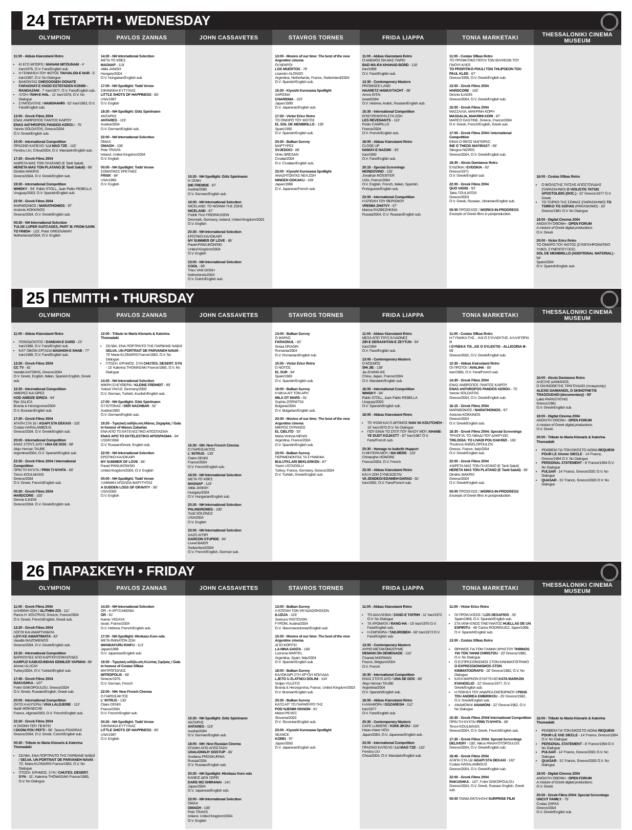24 ΤΕΤΑΡΤΗ • WEDNESDAY
| OLYMPION | PAVLOS ZANNAS | JOHN CASSAVETES | STAVROS TORNES | FRIDA LIAPPA | TONIA MARKETAKI | THESSALONIKI CINEMA MUSEUM |
| --- | --- | --- | --- | --- | --- | --- |
| 11:00 - Abbas Kiarostami Retro ΚΙ ΕΓΩ ΜΠΟΡΩ / MANAM MITOUNAM - 4' Iran/1975, O.V. Farsi/English sub. Η ΓΕΝΝΗΣΗ ΤΟΥ ΦΩΤΟΣ TAVVALOD-E NUR - 5' Iran/1997, O.V. No Dialogue ΒΑΦΟΝΤΑΣ CHEGOONEH OGNATE FARAGHAT-E KNOD ESTEFADEN KONIM – RANGAZANI - 7' Iran/1977, O.V. Farsi/English sub. ΛΥΣΗ / RAH-E HAL - 11' Iran/1978, O.V. No Dialogue ΣΥΜΠΟΛΙΤΗΣ / HAMSHAHRI - 52' Iran/1983, O.V. Farsi/English sub. 13:00 - Greek Films 2004 ΕΝΑΣ ΑΝΘΡΩΠΟΣ ΠΑΝΤΟΣ ΚΑΙΡΟΥ ENAS ANTHROPOS PANDOS KERO U - 75' Yannis SOLDATOS, Greece/2004 O.V. Greek/English sub. 15:00 - International Competition ΠΡΑΣΙΝΟ ΚΑΠΕΛΟ / LU MAO TZE - 110' Fendou LIU, China/2004, O.V. Mandarin/English sub. 17:30 - Greek Films 2004 ΧΑΙΡΕΤΑ ΜΑΣ ΤΟΝ ΠΛΑΤΑΝΟ (Ε Tanti Saluti) HERETA MAS TON PLATANO (E Tanti Saluti) - 96' Dimitris MAKRIS Greece/2004, O.V. Greek/English sub. 19:30 - International Competition WHISKY - 94', Pablo STOLL, Juan Pablo REBELLA Uruguay/2003, O.V. Spanish/English sub. 22:00 - Greek Films 2004 ΜΑΡΑΘΩΝΙΟΣ / MARATHONIOS - 97' Andonis KOKKINOS Greece/2004, O.V. Greek/English sub. 00:30 - NH International Selection TULSE LUPER SUITCASES, PART III: FROM SARK TO FINISH - 120', Peter GREENAWAY Netherlands/2004, O.V. English | 14:30 - NH International Selection ΜΕΤΑ ΤΟ ΧΘΕΣ MASNAP - 119' Attila JANISH Hungary/2004 O.V. Hungarian/English sub. 17:00 - NH Spotlight: Todd Verow ΣΦΗΝΑΚΙΑ ΕΥΤΥΧΙΑΣ LITTLE SHOTS OF HAPPINESS - 85' USA/1997 O.V. English 19:30 - NH Spotlight: Götz Spielmann ΑΝΤΑΡΗΣ ANTARES - 119' Austria/2004 O.V. German/English sub. 22:00 - NH International Selection ΟΜΑΧ OMAGH - 106' Pete TRAVIS Ireland, United Kingdom/2004 O.V. English 00:00 - NH Spotlight: Todd Verow ΣΩΜΑΤΙΚΕΣ ΕΡΕΥΝΕΣ FRISK - 84' USA/1995 O.V. English | 15:30 - NH Spotlight: Götz Spielmann Η ΞΕΝΗ DIE FREMDE - 97' Austria/2000 O.V. German/English sub. 18:00 - NH International Selection NICELAND: ΤΟ ΝΟΗΜΑ ΤΗΣ ΖΩΗΣ NICELAND - 87' Fridrik Thor FRIDRIKSSON Denmark, Germany, Iceland, United Kingdom/2003 O.V. English 20:30 - NH International Selection ΕΡΩΤΙΚΟ ΚΑΛΟΚΑΙΡΙ MY SUMMER OF LOVE - 86' Pawel PAWLIKOWSKI United Kingdom/2004 O.V. English 23:00 - NH International Selection COOL - 89' Theo VAN GOGH Netherlands/2004 O.V. Dutch/English sub. | 13:00 - Movies of our time: The best of the new Argentine cinema ΟΙ ΝΕΚΡΟΙ LOS MUERTOS - 78' Lisandro ALONSO Argentina, Netherlands, France, Switzerland/2004 O.V. Spanish/English sub. 15:30 - Kiyoshi Kurosawa Spotlight ΧΑΡΙΣΜΑ CHARISMA - 103' Japan/1999 O.V. Japanese/English sub. 17:30 - Victor Erice Retro ΤΟ ΟΝΕΙΡΟ ΤΟΥ ΦΩΤΟΣ EL SOL DE MEMBRILLO - 139' Spain/1992 O.V. Spanish/English sub. 20:30 - Balkan Survey ΜΑΡΤΥΡΕΣ SVJEDOCI - 88' Vinko BRESAN Croatia/2004 O.V. Croatian/English sub. 23:00 - Kiyoshi Kurosawa Spotlight ΑΝΑΖΗΤΩΝΤΑΣ ΝΕΑ ΖΩΗ NINGEN GOKAKU - 109' Japan/1998 O.V. Japanese/French sub. | 11:00 - Abbas Kiarostami Retro Ο ΑΝΕΜΟΣ ΘΑ ΜΑΣ ΠΑΡΕΙ BAD MA-RA KHAHAD BORD - 118' Iran/1999 O.V. Farsi/English sub. 13:30 - Contemporary Masters PROMISED LAND HAARETZ HAMUVTACHT - 88' Amos GITAI Israel/2004 O.V. Hebrew, Arabic, Russian/English sub. 15:30 - International Competition ΕΠΙΣΤΡΕΦΟΥΝ ΣΤΗ ΖΩΗ LES REVENANTS - 110' Robin CAMPILLO France/2004 O.V. French/English sub. 18:00 - Abbas Kiarostami Retro CLOSE UP NAMAY-E NAZDIK - 93' Iran/1990 O.V. Farsi/English sub. 20:15 - Special Screenings MONDOVINO - 135' Jonathan NOSSITER USA, France/2004 O.V. English, French, Italian, Spanish, Portuguese/English sub. 23:00 - International Competition Η ΕΠΟΧΗ ΤΟΥ ΘΕΡΙΣΜΟΥ VREMIA ZHATVY - 67' Marina RAZBEZHKINA Russia/2004, O.V. Russian/English sub. | 11:00 - Costas Sfikas Retro ΤΟ ΠΡΟΦΗΤΙΚΟ ΠΟΥΛΙ ΤΩΝ ΘΛΙΨΕΩΝ ΤΟΥ ΠΑΟΥΛ ΚΛΕΕ TO PROFITIKO POULI TON THLIPSEON TOU PAUL KLEE - 67' Greece/1995, O.V. Greek/English sub. 13:00 - Greek Films 2004 HARDCORE - 100' Dennis ILIADIS Greece/2004, O.V. Greek/English sub. 15:00 - Greek Films 2004 ΜΑΣΣΑΛΙΑ, ΜΑΚΡΙΝΗ ΚΟΡΗ MASSALIA, MAKRINI KORI - 87' MARCO GASTINE, Greece, France/2004 O.V. Greek, French/English, Greek sub. 17:00 - Greek Films 2004 / International Competition ΕΙΝΑΙ Ο ΘΕΟΣ ΜΑΓΕΙΡΑΣ; INE O THEOS MAYIRAS? - 96' Stergios NIZIRIS Greece/2004, O.V. Greek/English sub. 19:30 - Alexis Damianos Retro ΕΥΔΟΚΙΑ / EVDOKIA - 92' Greece/1971 O.V. Greek/English sub. 22:00 - Greek Films 2004 QUO VADIS - 93' Takis TOULIATOS Greece/2003 O.V. Greek, Russian, Ukrainian/English sub. 00:00 ΠΡΟΣΕΧΩΣ / WORKS-IN-PROGRESS Excerpts of Greek films in postproduction. | 16:00 - Costas Sfikas Retro Ο ΒΙΟΛΙΣΤΗΣ ΤΑΤΣΗΣ ΑΠΟΣΤΟΛΙΔΗΣ (ΠΑΡΑΣΚΗΝΙΟ) O VIOLISTIS TATSIS APOSTOLIDIS (DOC.) - 22' Greece/1977 O.V. Greek ΤΟ ΤΣΙΡΚΟ ΤΗΣ ΣΟΦΙΑΣ (ΠΑΡΑΣΚΗΝΙΟ) TO TSIRKO TIS SOFIAS (PARASKINIO) - 20' Greece/1981 O.V. No Dialogue 18:00 - Digital Cinema 2004 ΑΝΟΙΧΤΗ ΟΘΟΝΗ - OPEN FORUM A mixture of Greek digital productions. O.V. Greek 20:00 - Victor Erice Retro ΤΟ ΟΝΕΙΡΟ ΤΟΥ ΦΩΤΟΣ (ΣΥΜΠΛΗΡΩΜΑΤΙΚΟ ΥΛΙΚΟ, ΣΥΝΕΝΤΕΥΞΕΙΣ) SOL DE MEMBRILLO (ADDITIONAL MATERIAL) - 94' Spain/2004 O.V. Spanish/English sub. |
25 ΠΕΜΠΤΗ • THURSDAY
| OLYMPION | PAVLOS ZANNAS | JOHN CASSAVETES | STAVROS TORNES | FRIDA LIAPPA | TONIA MARKETAKI | THESSALONIKI CINEMA MUSEUM |
| --- | --- | --- | --- | --- | --- | --- |
| 11:00 - Abbas Kiarostami Retro ΠΟΝΟΔΟΝΤΟΣ / DANDAN-E DARD - 23' Iran/1980, O.V. Farsi/English sub. ΚΑΤ' ΟΙΚΟΝ ΕΡΓΑΣΙΑ MASHGH-E SHAB - 77' Iran/1989, O.V. Farsi/English sub. 13:30 - Greek Films 2004 CC TV - 81' Vassilis KATSIKIS, Greece/2004 O.V. Greek, English, Italian, Spanish English, Greek sub. 15:30 - International Competition ΗΜΕΡΕΣ ΚΑΙ ΩΡΕΣ KOD AMIDZE IDRIZA - 94' Pjer ZALICA Bosnia & Herzegovina/2004 O.V. Bosnian/English sub. 17:30 - Greek Films 2004 ΑΓΑΠΗ ΣΤΑ 16 / AGAPI STA DEKAXI - 102' Costas HARALAMBOUS Greece/2004, O.V. Greek/English sub. 20:00 - International Competition ΕΝΑΣ ΣΤΟΥΣ ΔΥΟ / UNA DE DOS - 88' Alejo Hernan TAUBE Argentina/2004, O.V. Spanish/English sub. 22:30 - Greek Films 2004 / International Competition ΠΡΙΝ ΤΗ ΝΥΧΤΑ / PRIN TI NYHTA - 80' Timon KOULMASIS Greece/2004 O.V. Greek, French/English sub. 00:30 - Greek Films 2004 HARDCORE - 100' Dennis ILIADIS Greece/2004, O.V. Greek/English sub. | 12:00 - Tribute to Maria Klonaris & Katerina Thomadaki ΣΕΛΒΑ. ΕΝΑ ΠΟΡΤΡΑΙΤΟ ΤΗΣ ΠΑΡΒΑΝΕ ΝΑΒΑΪ SELVA. UN PORTRAIT DE PARVANEH NAVAÏ - 70' Maria KLONARIS France/1983, O.V. No Dialogue ΠΤΩΣΗ. ΕΡΗΜΟΣ. ΣΥΝ CHUTES. DESERT. SYN - 15' Katerina THOMADAKI France/1985, O.V. No Dialogue 14:30 - NH International Selection ΜΙΚΡΗ ΕΛΕΥΘΕΡΙΑ / KLEINE FREIHEIT - 99' Yuksel YAVUZ, Germany/2003 O.V. German, Turkish, Kurdish/English sub. 17:00 - NH Spotlight: Götz Spielmann Ο ΓΕΙΤΟΝΑΣ / DER NACHBAR - 92' Austria/1993 O.V. German/English sub. 19:30 - Τιμητική εκδήλωση Μάνος Ζαχαρίας / Gala in honour of Manos Zaharias ΕΝΑ ΑΠΟ ΤΟ ΕΚΤΕΛΕΣΤΙΚΟ ΑΠΟΣΠΑΣΜΑ ENAS APO TO EKTELESTIKO APOSPASMA - 84' USSR/1968 O.V. Russian/Greek, English sub. 22:00 - NH International Selection ΕΡΩΤΙΚΟ ΚΑΛΟΚΑΙΡΙ MY SUMMER OF LOVE - 86' Pawel PAWLIKOWSKI United Kingdom/2004, O.V. English 00:00 - NH Spotlight: Todd Verow ΞΑΦΝΙΚΗ ΑΠΩΛΕΙΑ ΒΑΡΥΤΗΤΑΣ A SUDDEN LOSS OF GRAVITY - 90' USA/2000 O.V. English | 15:30 - NH: New French Cinema Ο ΠΑΡΕΙΣΑΚΤΟΣ L' INTRUS - 130' Claire DENIS France/2004 O.V. French/English sub. 18:00 - NH International Selection ΜΕΤΑ ΤΟ ΧΘΕΣ MASNAP - 119' Attila JANISH Hungary/2004 O.V. Hungarian/English sub. 20:30 - NH International Selection PALINDROMES - 100' Todd SOLONDZ USA/2004 O.V. English 23:00 - NH International Selection ΧΑΖΟ ΑΓΟΡΙ GARCON STUPIDE - 94' Lionel BAIER Switzerland/2004 O.V. French/English, German sub. | 13:00 - Balkan Survey Ο ΦΑΡΑΩ FARAONUL - 82' Sinisa DRAGIN Romania/2004 O.V. Romanian/English sub. 15:30 - Victor Erice Retro Ο ΝΟΤΟΣ EL SUR - 94' Spain/1983 O.V. Spanish/English sub. 18:00 - Balkan Survey Η ΜΙΛΑ ΑΠ' ΤΟΝ ΑΡΗ MILA OT MARS - 91' Sophia ZORNITSA Bulgaria/2004 O.V. Bulgarian/English sub. 20:30 - Movies of our time: The best of the new Argentine cinema ΜΙΚΡΟΣ ΟΥΡΑΝΟΣ EL CIELITO - 93' Maria Victoria MENIS Argentina, France/2004 O.V. Spanish/English sub. 23:00 - Balkan Survey ΠΕΡΙΜΕΝΟΝΤΑΣ ΤΑ ΣΥΝΝΕΦΑ BULUTKLARI BEKLERKEN - 87' Yesim USTAOGLU Turkey, France, Germany, Greece/2004 O.V. Turkish, Greek/English sub. | 11:00 - Abbas Kiarostami Retro ΜΕΣΑ ΑΠΟ ΤΟΥΣ ΕΛΑΙΩΝΕΣ ZIR-E DERAKHTAN-E ZEYTUN - 94' Iran/1994 O.V. Farsi/English sub. 13:00 - Contemporary Masters Ο ΚΟΣΜΟΣ SHI JIE - 138' Jia ZHANG-KE China, Japan, France/2004 O.V. Mandarin/English sub. 16:00 - International Competition WHISKY - 94' Pablo STOLL, Juan Pablo REBELLA Uruguay/2003 O.V. Spanish/English sub. 18:00 - Abbas Kiarostami Retro ΤΟ ΨΩΜΙ ΚΑΙ Ο ΔΡΟΜΟΣ NAN VA KOUTCHEH - 10' Iran/1970 O.V. No Dialogue ΠΟΥ ΕΙΝΑΙ ΤΟ ΣΠΙΤΙ ΤΟΥ ΦΙΛΟΥ ΜΟΥ; KHANE-YE DUST KOJAST? - 87' Iran/1987 O.V. Farsi/French sub. 20:30 - Homage to Isabelle Huppert Η ΜΗΤΕΡΑ ΜΟΥ / MA MERE - 110' Christophe HONORE France/2004, O.V. French 23:00 - Abbas Kiarostami Retro ΚΑΙ Η ΖΩΗ ΣΥΝΕΧΙΖΕΤΑΙ VA ZENDEGI EDAMEH DARAD - 91' Iran/1992, O.V. Farsi/French sub. | 11:00 - Costas Sfikas Retro Η ΓΥΝΑΙΚΑ ΤΗΣ... ΚΑΙ Ο ΣΥΛΛΕΚΤΗΣ- ΑΛΛΗΓΟΡΙΑ III I GYNEKA TIS...KE O SYLEKTIS - ALLIGORIA III - 65' Greece/2002, O.V. Greek/English sub. 12:30 - Abbas Kiarostami Retro ΟΙ ΠΡΩΤΟΙ / AVALIHA - 85' Iran/1985, O.V. Farsi/French sub. 14:30 - Greek Films 2004 ΕΝΑΣ ΑΝΘΡΩΠΟΣ ΠΑΝΤΟΣ ΚΑΙΡΟΥ ENAS ANTHROPOS PANDOS KEROU - 75' Yannis SOLDATOS Greece/2004, O.V. Greek/English sub. 16:15 - Greek Films 2004 ΜΑΡΑΘΩΝΙΟΣ / MARATHONIOS - 97' Andonis KOKKINOS Greece/2004 O.V. Greek/English sub. 18:30 - Greek Films 2004: Special Screenings ΤΡΙΛΟΓΙΑ: ΤΟ ΛΙΒΑΔΙ ΠΟΥ ΔΑΚΡΥΖΕΙ TRILOGIA: TO LIVADI POU DAKRIZI - 165' Thodoros ANGELOPOULOS Greece, France, Italy/2004 O.V. Greek/English sub. 22:00 - Greek Films 2004 ΧΑΙΡΕΤΑ ΜΑΣ ΤΟΝ ΠΛΑΤΑΝΟ (Ε Tanti Saluti) HERETA MAS TON PLATANO (E Tanti Saluti) - 96' Dimitris MAKRIS Greece/2004 O.V. Greek/English sub. 00:00 ΠΡΟΣΕΧΩΣ / WORKS-IN-PROGRESS Excerpts of Greek films in postproduction. | 16:00 - Alexis Damianos Retro ΑΛΕΞΗΣ ΔΑΜΙΑΝΟΣ, Ο ΣΚΗΝΟΘΕΤΗΣ ΤΡΑΓΟΥΔΑΕΙ (ντοκιμαντέρ) ALEXIS DAMIANOS, O SKINOTHETIS TRAGOUDAEI (documentary) - 50' Lakis PAPASTATHIS Greece/1981 O.V. Greek/English sub. 18:00 - Digital Cinema 2004 ΑΝΟΙΧΤΗ ΟΘΟΝΗ - OPEN FORUM A mixture of Greek digital productions. O.V. Greek 20:00 - Tribute to Maria Klonaris & Katerina Thomadaki ΡΕΚΒΙΕΜ ΓΙΑ ΤΟΝ ΕΙΚΟΣΤΟ ΑΙΩΝΑ REQUIEM POUR LE XXeme SIECLE - 14' France, Greece/1994 O.V. No Dialogue PERSONAL STATEMENT - 8' France/1994 O.V. No Dialogue PULSAR - 14' France, Greece/2001 O.V. No Dialogue QUASAR - 31' France, Greece/2003 O.V. No Dialogue |
26 ΠΑΡΑΣΚΕΥΗ • FRIDAY
| OLYMPION | PAVLOS ZANNAS | JOHN CASSAVETES | STAVROS TORNES | FRIDA LIAPPA | TONIA MARKETAKI | THESSALONIKI CINEMA MUSEUM |
| --- | --- | --- | --- | --- | --- | --- |
| 11:00 - Greek Films 2004 ΑΛΗΘΙΝΗ ΖΩΗ / ALITHINI ZOI - 111' Panos H. KOUTRAS, Greece, France/2004 O.V. Greek, French/English, Greek sub. 13:30 - Greek Films 2004 ΛΟΓΟΙ ΚΑΙ ΑΜΑΡΤΗΜΑΤΑ LOYI KE AMARTIMATA - 82' Vassilis MAZOMENOS Greece/2004, O.V. Greek/English sub. 15:30 - International Competition ΒΑΡΚΟΥΛΕΣ ΑΠΟ ΚΑΡΠΟΥΖΟΦΛΟΥΔΕΣ KARPUZ KABUGUNDAN GEMILER YAPMAK -98' Ahmet ULUCAY Turkey/2004, O.V. Turkish/English sub. 17:45 - Greek Films 2004 RAKUSHKA - 107' Fotini SISKOPOULOU, Greece/2004 O.V. Greek, Russian/English, Greek sub. 20:00 - International Competition ΖΗΤΩ Η ΑΛΓΕΡΙΑ / VIVA LALDJERIE - 113' Nadir MOKNECHE France, Algeria/2003, O.V. French/English sub. 22:30 - Greek Films 2004 Η ΣΚΟΝΗ ΠΟΥ ΠΕΦΤΕΙ I SKONI POU PEFTI - 98', Tassos PSARRAS Greece/2004, O.V. Greek, Czech/English sub. 00:30 - Tribute to Maria Klonaris & Katerina Thomadaki ΣΕΛΒΑ. ΕΝΑ ΠΟΡΤΡΑΙΤΟ ΤΗΣ ΠΑΡΒΑΝΕ ΝΑΒΑΪ / SELVA. UN PORTRAIT DE PARVANEH NAVAÏ - 70', Maria KLONARIS France/1983, O.V. No Dialogue ΠΤΩΣΗ. ΕΡΗΜΟΣ. ΣΥΝ / CHUTES. DESERT. SYN - 15', Katerina THOMADAKI France/1985, O.V. No Dialogue | 14:30 - NH International Selection OR - Η ΧΡΥΣΑΦΕΝΙΑ OR - 91' Karine YEDAYA Israel, France/2004 O.V. Hebrew, French/English sub. 17:00 - NH Spotlight: Hirokazu Kore-eda ΜΕΤΑ ΘΑΝΑΤΟΝ ΖΩΗ WANDAFURU RAIFU - 113' Japan/1998 O.V. Japanese/English sub. 19:30 - Τιμητική εκδήλωση Κώστας Σφήκας / Gala in honour of Costas Sfikas ΜΗΤΡΟΠΟΛΕΙΣ MITROPOLIS - 90' Greece/1975 O.V. German, French 22:00 - NH: New French Cinema Ο ΠΑΡΕΙΣΑΚΤΟΣ L' INTRUS - 130' Claire DENIS France/2004 O.V. French/English sub. 00:30 - NH Spotlight: Todd Verow ΣΦΗΝΑΚΙΑ ΕΥΤΥΧΙΑΣ LITTLE SHOTS OF HAPPINESS - 85' USA/1997 O.V. English | 15:30 - NH Spotlight: Götz Spielmann ΑΝΤΑΡΗΣ ANTARES - 119' Austria/2004 O.V. German/English sub. 18:00 - NH: New Russian Cinema ΕΠΑΦΗ ΑΠΟ ΑΠΟΣΤΑΣΗ UDALIONNJY DOSTUP - 85' Svetlana PROSKURINA Russia/2004 O.V. Russian/English sub. 20:30 - NH Spotlight: Hirokazu Kore-eda ΚΑΝΕΙΣ ΔΕΝ ΞΕΡΕΙ DARE MO SHIRANAI - 141' Japan/2004 O.V. Japanese/English sub. 23:00 - NH International Selection ΟΜΑΧ OMAGH - 106' Pete TRAVIS Ireland, United Kingdom/2004 O.V. English | 13:00 - Balkan Survey Η ΕΠΟΧΗ ΤΩΝ ΨΕΥΔΑΙΣΘΗΣΕΩΝ ILUZIJA - 103' Svetozor RISTOVSKI FYROM, Austria/2004 O.V. Slavomacedonian/English sub. 15:30 - Movies of our time: The best of the new Argentine cinema ΑΓΙΟ ΚΟΡΙΤΣΙ LA NINA SANTA - 106' Lucrecia MARTEL Argentina, Spain, Italy/2004 O.V. Spanish/English sub. 18:00 - Balkan Survey ΚΑΛΟΚΑΙΡΙ ΣΤΗ ΧΡΥΣΗ ΚΟΙΛΑΔΑ LJETO U ZLATNOJ DOLINI - 104' Srdjan VULETIC Bosnia & Herzegovina, France, United Kingdom/2003 O.V. Bosnian/English sub. 20:30 - Balkan Survey ΚΑΤΩ ΑΠ' ΤΟ ΠΑΡΑΘΥΡΟ ΤΗΣ POD NJENIM OKNOM - 91' Metod PEVEC Slovenia/2003 O.V. Slovenian/English sub. 23:00 - Kiyoshi Kurosawa Spotlight SEANCE KOREI - 97' Japan/2000 O.V. Japanese/English sub. | 11:00 - Abbas Kiarostami Retro ΤΟ ΔΙΑΛΛΕΙΜΑ / ZANG-E TAFRIH - 11' Iran/1972 O.V. No Dialogue ΤΑ ΧΡΩΜΑΤΑ / RANG-HA - 15' Iran/1976 O.V. Farsi/English sub. Η ΕΜΠΕΙΡΙΑ / TADJROBEH - 60' Iran/1973 O.V. Farsi/English sub. 13:00 - Contemporary Masters ΑΥΡΙΟ ΜΕΤΑΚΟΜΙΖΟΥΜΕ DEMAIN ON DEMENAGE - 110' Chantal AKERMAN France, Belgium/2004 O.V. French 15:30 - International Competition ΕΝΑΣ ΣΤΟΥΣ ΔΥΟ / UNA DE DOS - 88' Alejo Hernan TAUBE Argentina/2004 O.V. Spanish/English sub. 18:00 - Abbas Kiarostami Retro Η ΑΝΑΦΟΡΑ / GOZARESH - 112' Iran/1977 O.V. Farsi/English sub. 20:30 - Contemporary Masters CAFE LUMIERE / KOHI JIKOU - 104' Hsiao-Hsien HOU Japan/2004, O.V. Japanese/English sub. 23:00 - International Competition ΠΡΑΣΙΝΟ ΚΑΠΕΛΟ / LU MAO TZE - 110' Fendou LIU China/2004, O.V. Mandarin/English sub. | 11:00 - Victor Erice Retro ΟΙ ΠΡΟΚΛΗΣΕΙΣ / LOS DESAFIOS - 35' Spain/1969, O.V. Spanish/English sub. ΣΤΑ ΙΧΝΗ ΕΝΟΣ ΠΝΕΥΜΑΤΟΣ HUELLAS DE UN ESPIRITU - 48' Carlos RODRIGUEZ, Spain/1998, O.V. Spanish/English sub. 13:00 - Costas Sfikas Retro ΘΡΗΝΟΣ ΓΙΑ ΤΟΝ ΓΙΑΝΝΗ ΧΡΗΣΤΟΥ THRINOS YIA TON YANNI CHRISTOU - 20' Greece/1980, O.V. No Dialogue Ο ΕΞΠΡΕΣΙΟΝΙΣΜΟΣ ΣΤΟΝ ΚΙΝΗΜΑΤΟΓΡΑΦΟ O EXPRESSIONISMOS STON KINIMATOGRAFO - 20' Greece/1982, O.V. No Dialogue ΚΑΤΑ ΜΑΡΚΟΝ ΕΥΑΓΓΕΛΙΟ KATA MARKON EVANGELIO - 22' Greece/1977, O.V. Greek/English sub. Η ΠΟΙΗΣΗ ΤΟΥ ΑΝΔΡΕΑ ΕΜΠΕΙΡΙΚΟΥ I PIISIS TOU ANDREA EMBIRIKOU - 25' Greece/1982, O.V. Greek/English sub. ΑΝΑΜΟΝΗ/ ANAMONI - 22' Greece/1962, O.V. No Dialogue 15:30 - Greek Films 2004/ International Competition ΠΡΙΝ ΤΗ ΝΥΧΤΑ/ PRIN TI NYHTA - 80' Timon KOULMASIS Greece/2004, O.V. Greek, French/English sub. 17:30 - Greek Films 2004: Special Screenings DELIVERY - 100', Nikos PANAYOTOPOULOS Greece/2004, O.V. Greek/English sub. 19:45 - Greek Films 2004 ΑΓΑΠΗ ΣΤΑ 16/ AGAPI STA DEKAXI - 102' Costas HARALAMBOUS Greece/2004, O.V. Greek/English sub. 22:00 - Greek Films 2004 RAKUSHKA - 107', Fotini SISKOPOULOU Greece/2004, O.V. Greek, Russian English, Greek sub. 00:00 ΤΑΙΝΙΑ ΕΚΠΛΗΞΗ/ SURPRISE FILM | 16:00 - Tribute to Maria Klonaris & Katerina Thomadaki ΡΕΚΒΙΕΜ ΓΙΑ ΤΟΝ ΕΙΚΟΣΤΟ ΑΙΩΝΑ REQUIEM POUR LE XXE SIECLE - 14' France, Greece/1994 O.V. No Dialogue PERSONAL STATEMENT - 8' France/1994 O.V. No Dialogue PULSAR - 14' France, Greece/2001 O.V. No Dialogue QUASAR - 31' France, Greece/2003 O.V. No Dialogue 18:00 - Digital Cinema 2004 ΑΝΟΙΧΤΗ ΟΘΟΝΗ - OPEN FORUM A mixture of Greek digital productions. O.V. Greek 20:00 - Greek Films 2004: Special Screenings UNCUT FAMILY - 75' Costas ZAPAS Greece/2004 O.V. Greek/English sub. |